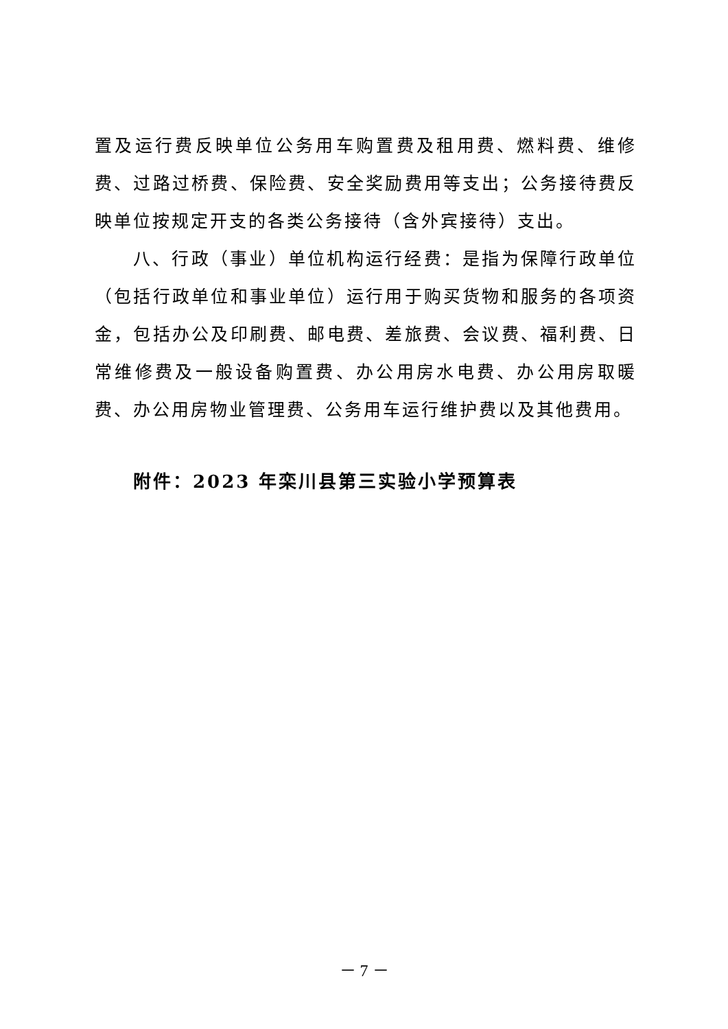置及运行费反映单位公务用车购置费及租用费、燃料费、维修费、过路过桥费、保险费、安全奖励费用等支出；公务接待费反映单位按规定开支的各类公务接待（含外宾接待）支出。
八、行政（事业）单位机构运行经费：是指为保障行政单位（包括行政单位和事业单位）运行用于购买货物和服务的各项资金，包括办公及印刷费、邮电费、差旅费、会议费、福利费、日常维修费及一般设备购置费、办公用房水电费、办公用房取暖费、办公用房物业管理费、公务用车运行维护费以及其他费用。
附件：2023 年栾川县第三实验小学预算表
－ 7 －